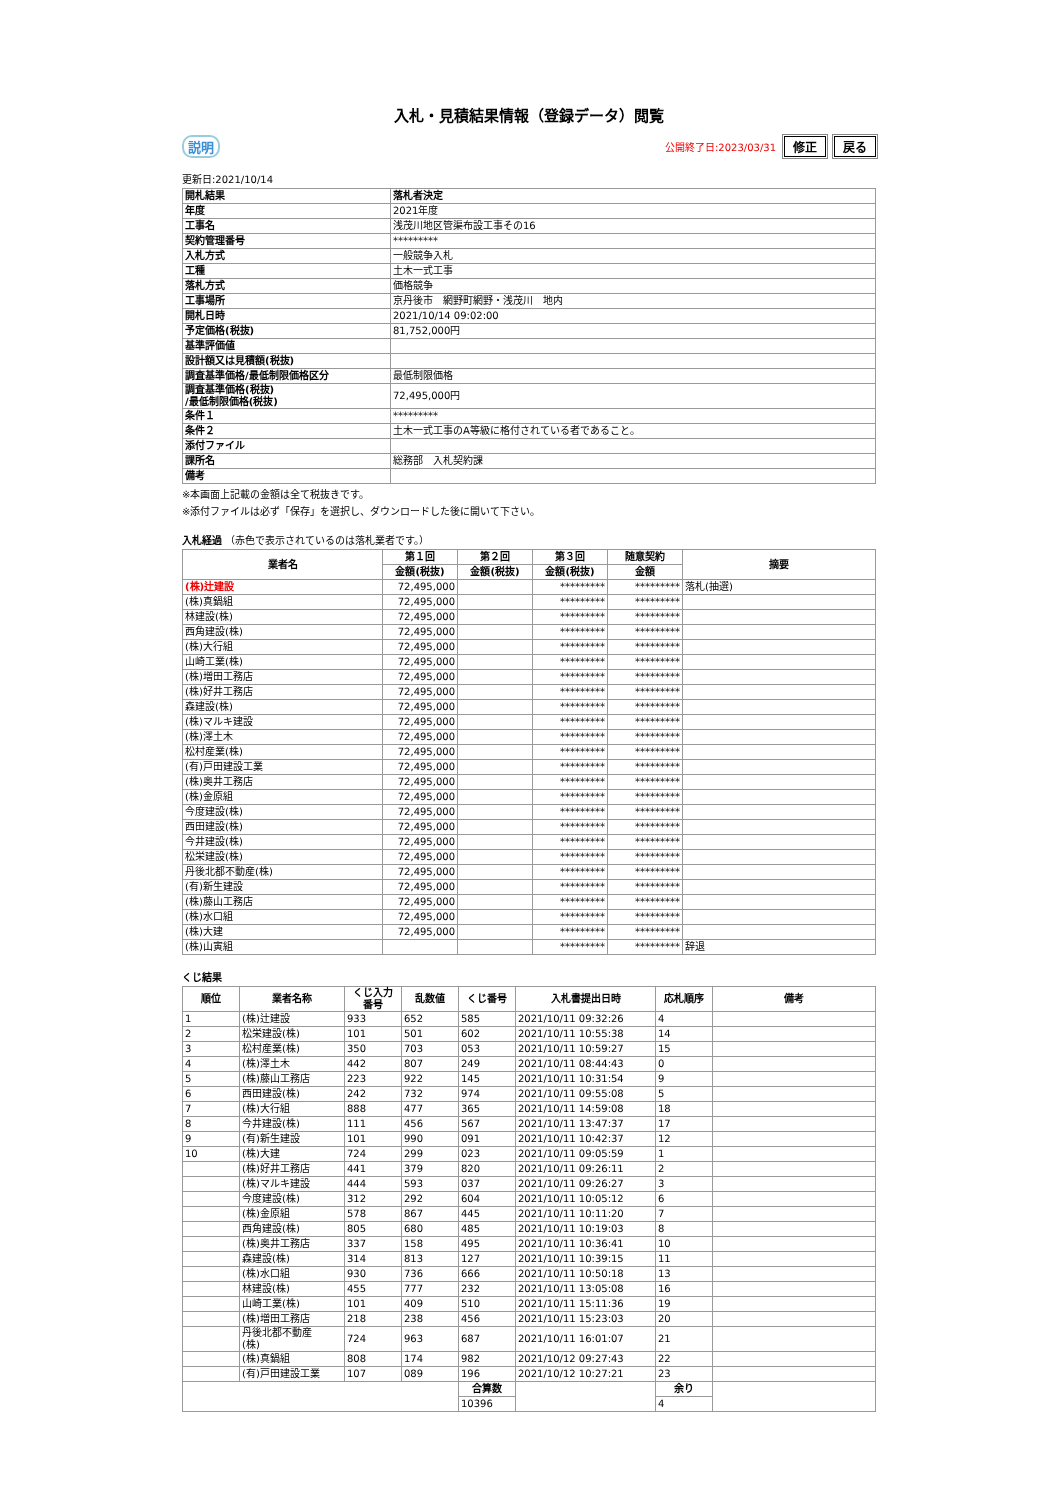入札・見積結果情報（登録データ）閲覧
説明
公開終了日:2023/03/31 修正 戻る
更新日:2021/10/14
| 開札結果 | 落札者決定 |
| 年度 | 2021年度 |
| 工事名 | 浅茂川地区管渠布設工事その16 |
| 契約管理番号 | ********* |
| 入札方式 | 一般競争入札 |
| 工種 | 土木一式工事 |
| 落札方式 | 価格競争 |
| 工事場所 | 京丹後市 網野町網野・浅茂川 地内 |
| 開札日時 | 2021/10/14 09:02:00 |
| 予定価格(税抜) | 81,752,000円 |
| 基準評価値 | |
| 設計額又は見積額(税抜) | |
| 調査基準価格/最低制限価格区分 | 最低制限価格 |
| 調査基準価格(税抜) /最低制限価格(税抜) | 72,495,000円 |
| 条件１ | ********* |
| 条件２ | 土木一式工事のA等級に格付されている者であること。 |
| 添付ファイル | |
| 課所名 | 総務部 入札契約課 |
| 備考 | |
※本画面上記載の金額は全て税抜きです。
※添付ファイルは必ず「保存」を選択し、ダウンロードした後に開いて下さい。
入札経過 （赤色で表示されているのは落札業者です。）
| 業者名 | 第１回 | 第２回 | 第３回 | 随意契約 | 摘要 |
| --- | --- | --- | --- | --- | --- |
| | 金額(税抜) | 金額(税抜) | 金額(税抜) | 金額 | |
| (株)辻建設 | 72,495,000 | | ********* | ********* | 落札(抽選) |
| (株)真鍋組 | 72,495,000 | | ********* | ********* | |
| 林建設(株) | 72,495,000 | | ********* | ********* | |
| 西角建設(株) | 72,495,000 | | ********* | ********* | |
| (株)大行組 | 72,495,000 | | ********* | ********* | |
| 山崎工業(株) | 72,495,000 | | ********* | ********* | |
| (株)増田工務店 | 72,495,000 | | ********* | ********* | |
| (株)好井工務店 | 72,495,000 | | ********* | ********* | |
| 森建設(株) | 72,495,000 | | ********* | ********* | |
| (株)マルキ建設 | 72,495,000 | | ********* | ********* | |
| (株)澤土木 | 72,495,000 | | ********* | ********* | |
| 松村産業(株) | 72,495,000 | | ********* | ********* | |
| (有)戸田建設工業 | 72,495,000 | | ********* | ********* | |
| (株)奥井工務店 | 72,495,000 | | ********* | ********* | |
| (株)金原組 | 72,495,000 | | ********* | ********* | |
| 今度建設(株) | 72,495,000 | | ********* | ********* | |
| 西田建設(株) | 72,495,000 | | ********* | ********* | |
| 今井建設(株) | 72,495,000 | | ********* | ********* | |
| 松栄建設(株) | 72,495,000 | | ********* | ********* | |
| 丹後北都不動産(株) | 72,495,000 | | ********* | ********* | |
| (有)新生建設 | 72,495,000 | | ********* | ********* | |
| (株)藤山工務店 | 72,495,000 | | ********* | ********* | |
| (株)水口組 | 72,495,000 | | ********* | ********* | |
| (株)大建 | 72,495,000 | | ********* | ********* | |
| (株)山寅組 | | | ********* | ********* | 辞退 |
くじ結果
| 順位 | 業者名称 | くじ入力 番号 | 乱数値 | くじ番号 | 入札書提出日時 | 応札順序 | 備考 |
| --- | --- | --- | --- | --- | --- | --- | --- |
| 1 | (株)辻建設 | 933 | 652 | 585 | 2021/10/11 09:32:26 | 4 | |
| 2 | 松栄建設(株) | 101 | 501 | 602 | 2021/10/11 10:55:38 | 14 | |
| 3 | 松村産業(株) | 350 | 703 | 053 | 2021/10/11 10:59:27 | 15 | |
| 4 | (株)澤土木 | 442 | 807 | 249 | 2021/10/11 08:44:43 | 0 | |
| 5 | (株)藤山工務店 | 223 | 922 | 145 | 2021/10/11 10:31:54 | 9 | |
| 6 | 西田建設(株) | 242 | 732 | 974 | 2021/10/11 09:55:08 | 5 | |
| 7 | (株)大行組 | 888 | 477 | 365 | 2021/10/11 14:59:08 | 18 | |
| 8 | 今井建設(株) | 111 | 456 | 567 | 2021/10/11 13:47:37 | 17 | |
| 9 | (有)新生建設 | 101 | 990 | 091 | 2021/10/11 10:42:37 | 12 | |
| 10 | (株)大建 | 724 | 299 | 023 | 2021/10/11 09:05:59 | 1 | |
| | (株)好井工務店 | 441 | 379 | 820 | 2021/10/11 09:26:11 | 2 | |
| | (株)マルキ建設 | 444 | 593 | 037 | 2021/10/11 09:26:27 | 3 | |
| | 今度建設(株) | 312 | 292 | 604 | 2021/10/11 10:05:12 | 6 | |
| | (株)金原組 | 578 | 867 | 445 | 2021/10/11 10:11:20 | 7 | |
| | 西角建設(株) | 805 | 680 | 485 | 2021/10/11 10:19:03 | 8 | |
| | (株)奥井工務店 | 337 | 158 | 495 | 2021/10/11 10:36:41 | 10 | |
| | 森建設(株) | 314 | 813 | 127 | 2021/10/11 10:39:15 | 11 | |
| | (株)水口組 | 930 | 736 | 666 | 2021/10/11 10:50:18 | 13 | |
| | 林建設(株) | 455 | 777 | 232 | 2021/10/11 13:05:08 | 16 | |
| | 山崎工業(株) | 101 | 409 | 510 | 2021/10/11 15:11:36 | 19 | |
| | (株)増田工務店 | 218 | 238 | 456 | 2021/10/11 15:23:03 | 20 | |
| | 丹後北都不動産 (株) | 724 | 963 | 687 | 2021/10/11 16:01:07 | 21 | |
| | (株)真鍋組 | 808 | 174 | 982 | 2021/10/12 09:27:43 | 22 | |
| | (有)戸田建設工業 | 107 | 089 | 196 | 2021/10/12 10:27:21 | 23 | |
| | | | | 合算数 | | 余り | |
| | | | | 10396 | | 4 | |